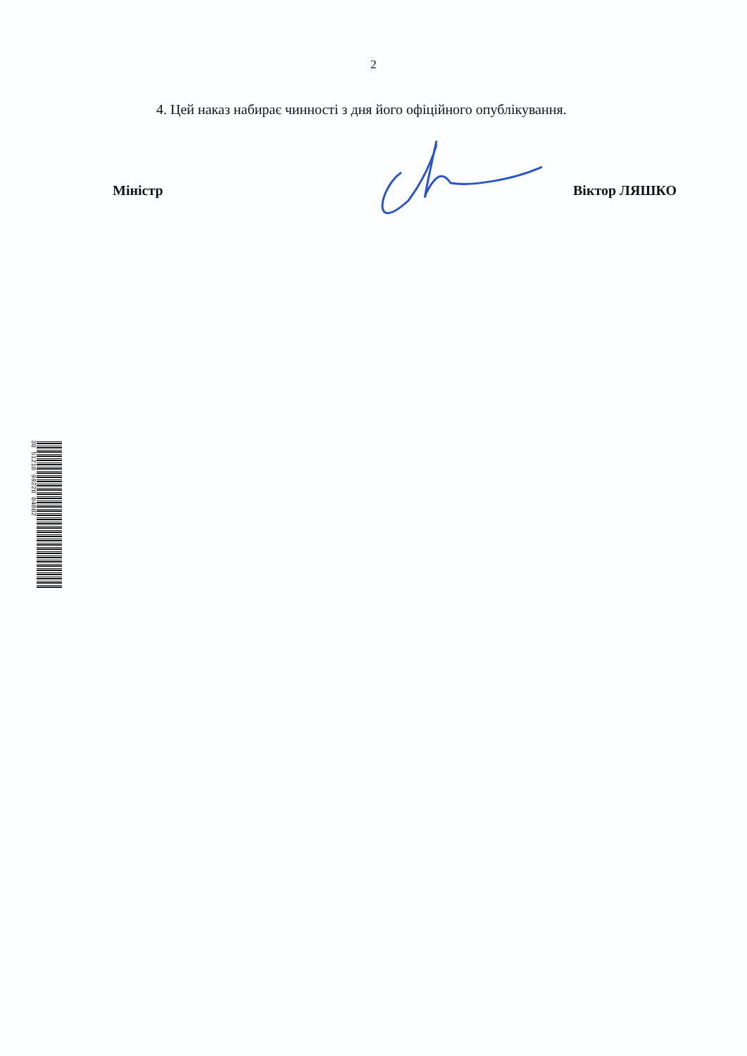2
4. Цей наказ набирає чинності з дня його офіційного опублікування.
Міністр Віктор ЛЯШКО
30 51210 99220 04002